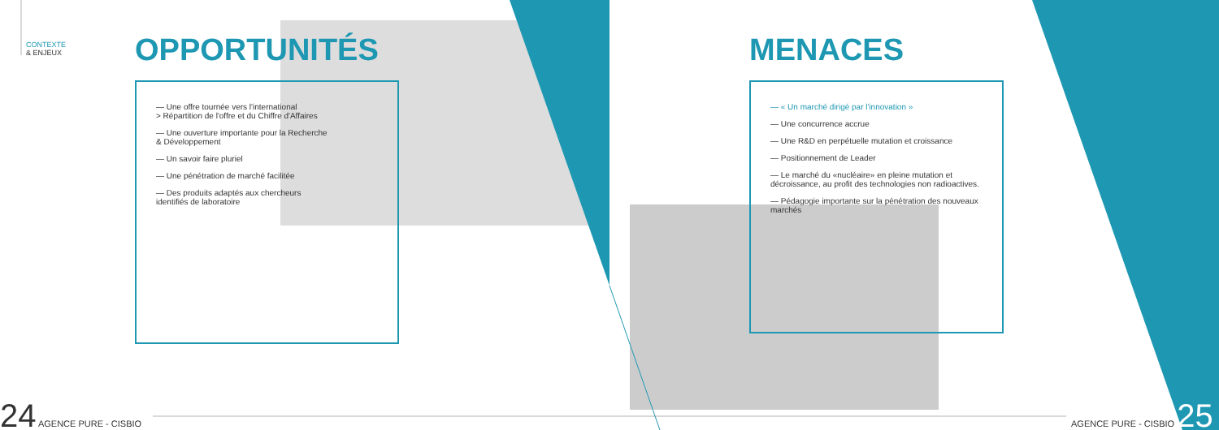CONTEXTE
& ENJEUX
OPPORTUNITÉS
— Une offre tournée vers l'international
> Répartition de l'offre et du Chiffre d'Affaires
— Une ouverture importante pour la Recherche
& Développement
— Un savoir faire pluriel
— Une pénétration de marché facilitée
— Des produits adaptés aux chercheurs
identifiés de laboratoire
MENACES
— « Un marché dirigé par l'innovation »
— Une concurrence accrue
— Une R&D en perpétuelle mutation et croissance
— Positionnement de Leader
— Le marché du «nucléaire» en pleine mutation et décroissance, au profit des technologies non radioactives.
— Pédagogie importante sur la pénétration des nouveaux marchés
24 AGENCE PURE - CISBIO AGENCE PURE - CISBIO 25